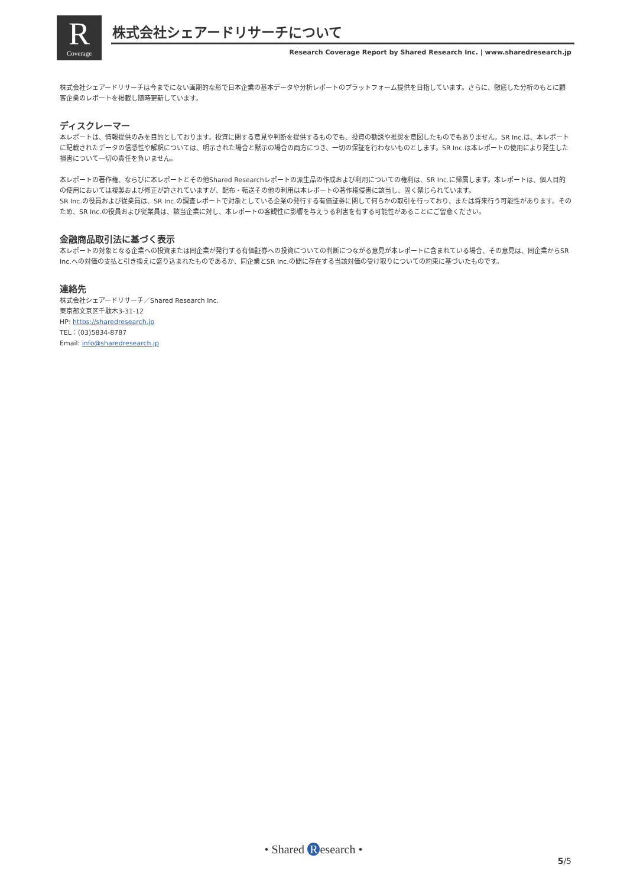R
Coverage
株式会社シェアードリサーチについて
Research Coverage Report by Shared Research Inc. | www.sharedresearch.jp
株式会社シェアードリサーチは今までにない画期的な形で日本企業の基本データや分析レポートのプラットフォーム提供を目指しています。さらに、徹底した分析のもとに顧客企業のレポートを掲載し随時更新しています。
ディスクレーマー
本レポートは、情報提供のみを目的としております。投資に関する意見や判断を提供するものでも、投資の勧誘や推奨を意図したものでもありません。SR Inc.は、本レポートに記載されたデータの信憑性や解釈については、明示された場合と黙示の場合の両方につき、一切の保証を行わないものとします。SR Inc.は本レポートの使用により発生した損害について一切の責任を負いません。
本レポートの著作権、ならびに本レポートとその他Shared Researchレポートの派生品の作成および利用についての権利は、SR Inc.に帰属します。本レポートは、個人目的の使用においては複製および修正が許されていますが、配布・転送その他の利用は本レポートの著作権侵害に該当し、固く禁じられています。
SR Inc.の役員および従業員は、SR Inc.の調査レポートで対象としている企業の発行する有価証券に関して何らかの取引を行っており、または将来行う可能性があります。そのため、SR Inc.の役員および従業員は、該当企業に対し、本レポートの客観性に影響を与えうる利害を有する可能性があることにご留意ください。
金融商品取引法に基づく表示
本レポートの対象となる企業への投資または同企業が発行する有価証券への投資についての判断につながる意見が本レポートに含まれている場合、その意見は、同企業からSR Inc.への対価の支払と引き換えに盛り込まれたものであるか、同企業とSR Inc.の間に存在する当該対価の受け取りについての約束に基づいたものです。
連絡先
株式会社シェアードリサーチ／Shared Research Inc.
東京都文京区千駄木3-31-12
HP: https://sharedresearch.jp
TEL：(03)5834-8787
Email: info@sharedresearch.jp
• Shared R esearch •
5/5